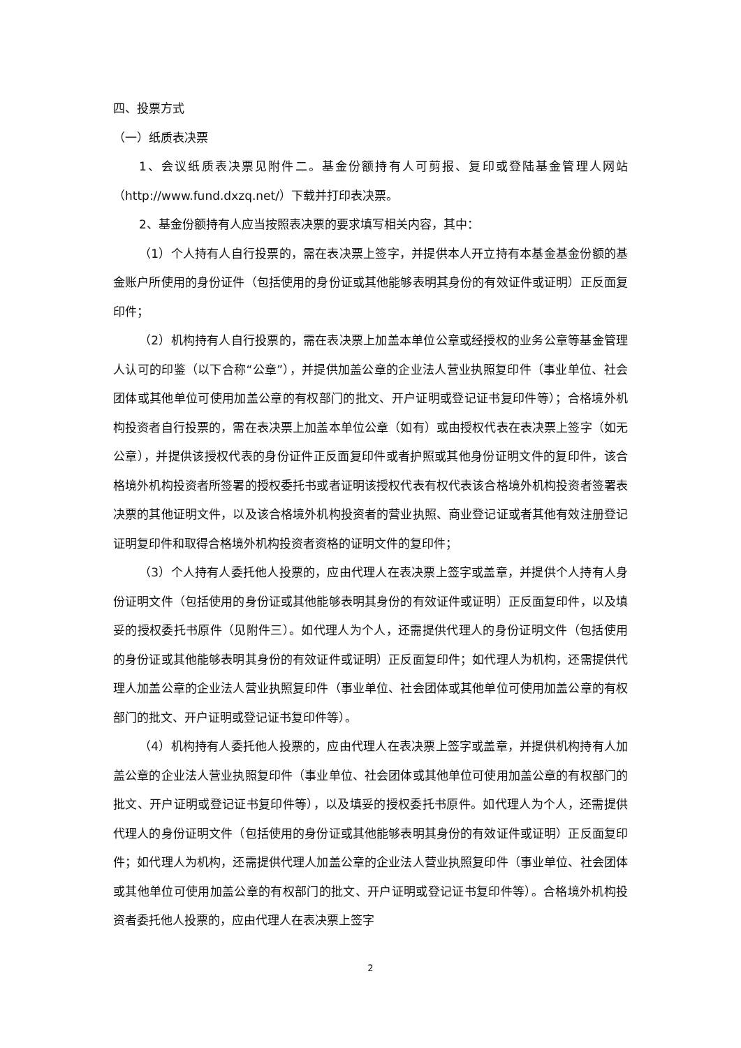四、投票方式
（一）纸质表决票
1、会议纸质表决票见附件二。基金份额持有人可剪报、复印或登陆基金管理人网站（http://www.fund.dxzq.net/）下载并打印表决票。
2、基金份额持有人应当按照表决票的要求填写相关内容，其中：
（1）个人持有人自行投票的，需在表决票上签字，并提供本人开立持有本基金基金份额的基金账户所使用的身份证件（包括使用的身份证或其他能够表明其身份的有效证件或证明）正反面复印件；
（2）机构持有人自行投票的，需在表决票上加盖本单位公章或经授权的业务公章等基金管理人认可的印鉴（以下合称“公章”），并提供加盖公章的企业法人营业执照复印件（事业单位、社会团体或其他单位可使用加盖公章的有权部门的批文、开户证明或登记证书复印件等）；合格境外机构投资者自行投票的，需在表决票上加盖本单位公章（如有）或由授权代表在表决票上签字（如无公章），并提供该授权代表的身份证件正反面复印件或者护照或其他身份证明文件的复印件，该合格境外机构投资者所签署的授权委托书或者证明该授权代表有权代表该合格境外机构投资者签署表决票的其他证明文件，以及该合格境外机构投资者的营业执照、商业登记证或者其他有效注册登记证明复印件和取得合格境外机构投资者资格的证明文件的复印件；
（3）个人持有人委托他人投票的，应由代理人在表决票上签字或盖章，并提供个人持有人身份证明文件（包括使用的身份证或其他能够表明其身份的有效证件或证明）正反面复印件，以及填妥的授权委托书原件（见附件三）。如代理人为个人，还需提供代理人的身份证明文件（包括使用的身份证或其他能够表明其身份的有效证件或证明）正反面复印件；如代理人为机构，还需提供代理人加盖公章的企业法人营业执照复印件（事业单位、社会团体或其他单位可使用加盖公章的有权部门的批文、开户证明或登记证书复印件等）。
（4）机构持有人委托他人投票的，应由代理人在表决票上签字或盖章，并提供机构持有人加盖公章的企业法人营业执照复印件（事业单位、社会团体或其他单位可使用加盖公章的有权部门的批文、开户证明或登记证书复印件等），以及填妥的授权委托书原件。如代理人为个人，还需提供代理人的身份证明文件（包括使用的身份证或其他能够表明其身份的有效证件或证明）正反面复印件；如代理人为机构，还需提供代理人加盖公章的企业法人营业执照复印件（事业单位、社会团体或其他单位可使用加盖公章的有权部门的批文、开户证明或登记证书复印件等）。合格境外机构投资者委托他人投票的，应由代理人在表决票上签字
2